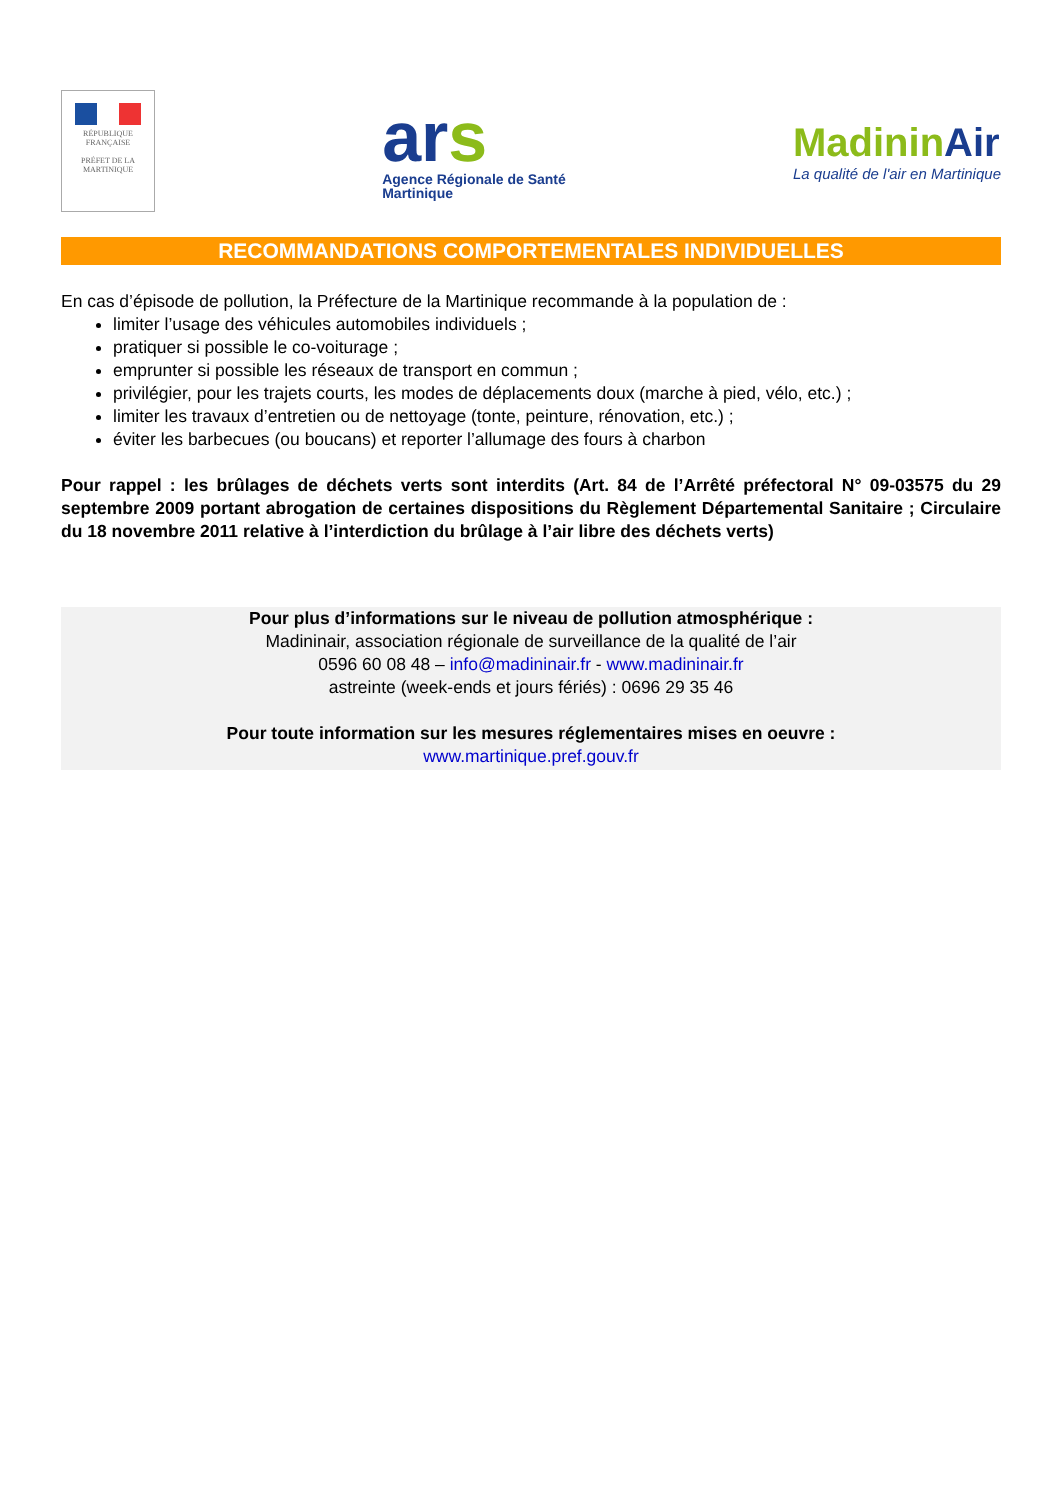RÉPUBLIQUE FRANÇAISE
PRÉFET DE LA
MARTINIQUE
ars
Agence Régionale de Santé
Martinique
MadininAir
La qualité de l'air en Martinique
RECOMMANDATIONS COMPORTEMENTALES INDIVIDUELLES
En cas d’épisode de pollution, la Préfecture de la Martinique recommande à la population de :
limiter l’usage des véhicules automobiles individuels ;
pratiquer si possible le co-voiturage ;
emprunter si possible les réseaux de transport en commun ;
privilégier, pour les trajets courts, les modes de déplacements doux (marche à pied, vélo, etc.) ;
limiter les travaux d’entretien ou de nettoyage (tonte, peinture, rénovation, etc.) ;
éviter les barbecues (ou boucans) et reporter l’allumage des fours à charbon
Pour rappel : les brûlages de déchets verts sont interdits (Art. 84 de l’Arrêté préfectoral N° 09-03575 du 29 septembre 2009 portant abrogation de certaines dispositions du Règlement Départemental Sanitaire ; Circulaire du 18 novembre 2011 relative à l’interdiction du brûlage à l’air libre des déchets verts)
Pour plus d’informations sur le niveau de pollution atmosphérique :
Madininair, association régionale de surveillance de la qualité de l’air
0596 60 08 48 – info@madininair.fr - www.madininair.fr
astreinte (week-ends et jours fériés) : 0696 29 35 46
Pour toute information sur les mesures réglementaires mises en oeuvre :
www.martinique.pref.gouv.fr